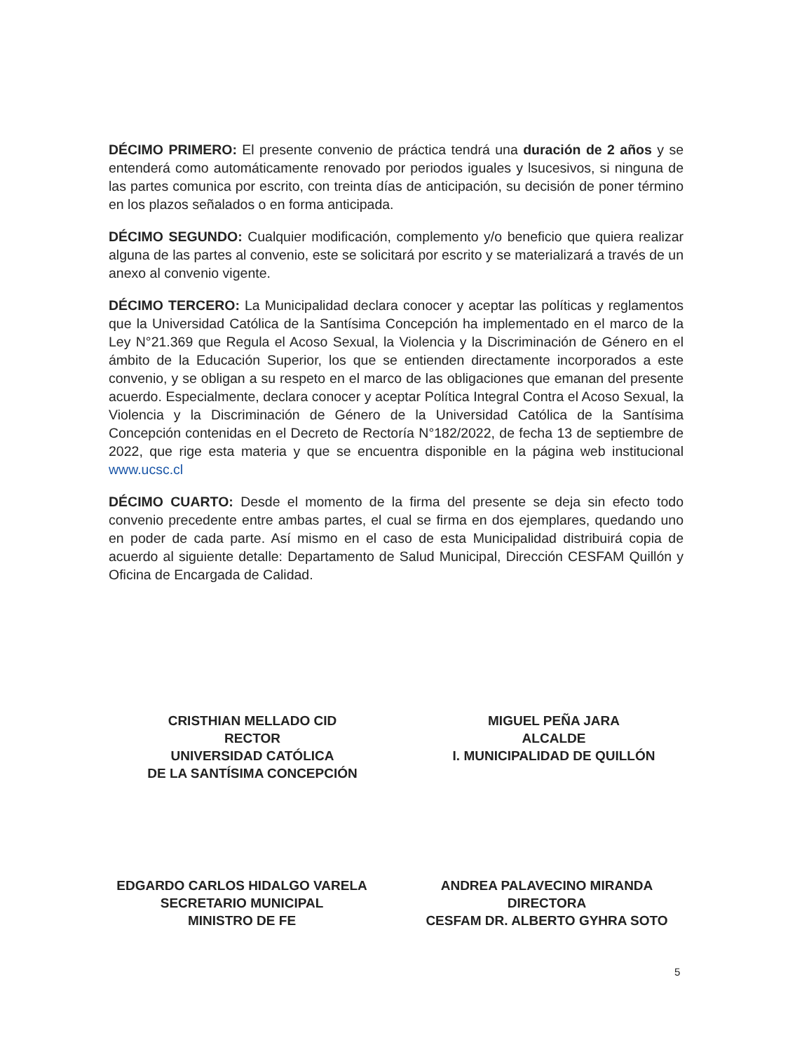DÉCIMO PRIMERO: El presente convenio de práctica tendrá una duración de 2 años y se entenderá como automáticamente renovado por periodos iguales y lsucesivos, si ninguna de las partes comunica por escrito, con treinta días de anticipación, su decisión de poner término en los plazos señalados o en forma anticipada.
DÉCIMO SEGUNDO: Cualquier modificación, complemento y/o beneficio que quiera realizar alguna de las partes al convenio, este se solicitará por escrito y se materializará a través de un anexo al convenio vigente.
DÉCIMO TERCERO: La Municipalidad declara conocer y aceptar las políticas y reglamentos que la Universidad Católica de la Santísima Concepción ha implementado en el marco de la Ley N°21.369 que Regula el Acoso Sexual, la Violencia y la Discriminación de Género en el ámbito de la Educación Superior, los que se entienden directamente incorporados a este convenio, y se obligan a su respeto en el marco de las obligaciones que emanan del presente acuerdo. Especialmente, declara conocer y aceptar Política Integral Contra el Acoso Sexual, la Violencia y la Discriminación de Género de la Universidad Católica de la Santísima Concepción contenidas en el Decreto de Rectoría N°182/2022, de fecha 13 de septiembre de 2022, que rige esta materia y que se encuentra disponible en la página web institucional www.ucsc.cl
DÉCIMO CUARTO: Desde el momento de la firma del presente se deja sin efecto todo convenio precedente entre ambas partes, el cual se firma en dos ejemplares, quedando uno en poder de cada parte. Así mismo en el caso de esta Municipalidad distribuirá copia de acuerdo al siguiente detalle: Departamento de Salud Municipal, Dirección CESFAM Quillón y Oficina de Encargada de Calidad.
CRISTHIAN MELLADO CID
RECTOR
UNIVERSIDAD CATÓLICA
DE LA SANTÍSIMA CONCEPCIÓN
MIGUEL PEÑA JARA
ALCALDE
I. MUNICIPALIDAD DE QUILLÓN
EDGARDO CARLOS HIDALGO VARELA
SECRETARIO MUNICIPAL
MINISTRO DE FE
ANDREA PALAVECINO MIRANDA
DIRECTORA
CESFAM DR. ALBERTO GYHRA SOTO
5